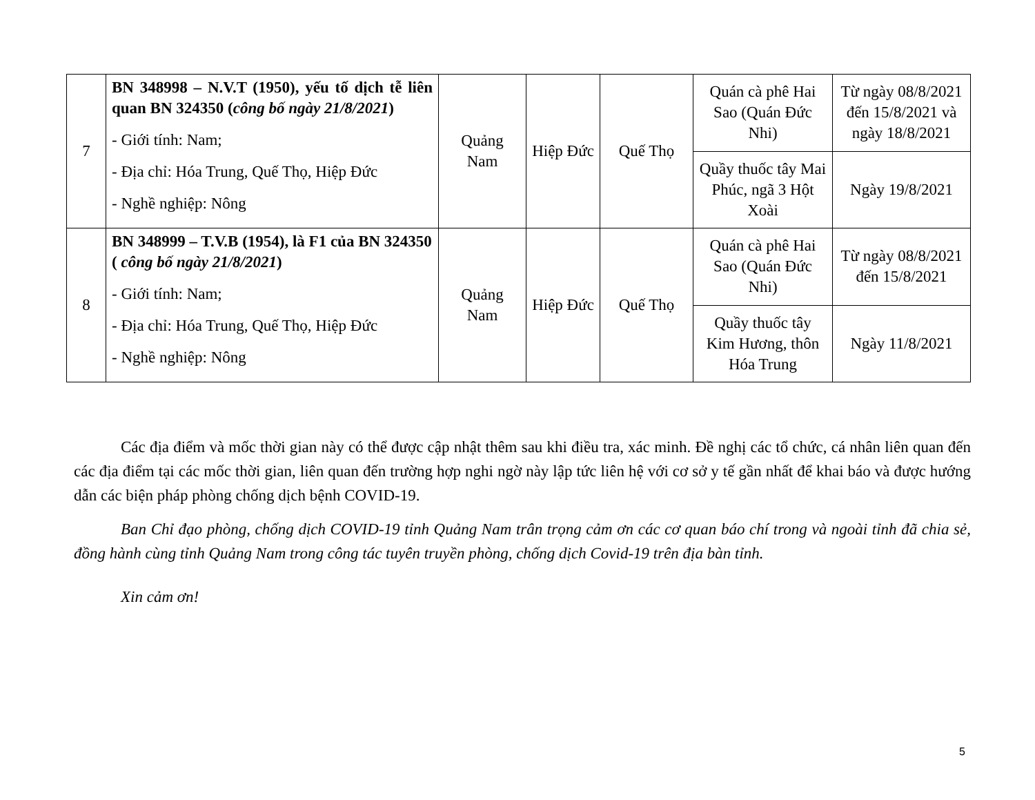| 7 | BN 348998 – N.V.T (1950), yếu tố dịch tễ liên quan BN 324350 ( công bố ngày 21/8/2021 ) - Giới tính: Nam; - Địa chỉ: Hóa Trung, Quế Thọ, Hiệp Đức - Nghề nghiệp: Nông | Quảng Nam | Hiệp Đức | Quế Thọ | Quán cà phê Hai Sao (Quán Đức Nhi) | Từ ngày 08/8/2021 đến 15/8/2021 và ngày 18/8/2021 |
| | | | | | Quầy thuốc tây Mai Phúc, ngã 3 Hột Xoài | Ngày 19/8/2021 |
| 8 | BN 348999 – T.V.B (1954), là F1 của BN 324350 ( công bố ngày 21/8/2021 ) - Giới tính: Nam; - Địa chỉ: Hóa Trung, Quế Thọ, Hiệp Đức - Nghề nghiệp: Nông | Quảng Nam | Hiệp Đức | Quế Thọ | Quán cà phê Hai Sao (Quán Đức Nhi) | Từ ngày 08/8/2021 đến 15/8/2021 |
| | | | | | Quầy thuốc tây Kim Hương, thôn Hóa Trung | Ngày 11/8/2021 |
Các địa điểm và mốc thời gian này có thể được cập nhật thêm sau khi điều tra, xác minh. Đề nghị các tổ chức, cá nhân liên quan đến các địa điểm tại các mốc thời gian, liên quan đến trường hợp nghi ngờ này lập tức liên hệ với cơ sở y tế gần nhất để khai báo và được hướng dẫn các biện pháp phòng chống dịch bệnh COVID-19.
Ban Chỉ đạo phòng, chống dịch COVID-19 tỉnh Quảng Nam trân trọng cảm ơn các cơ quan báo chí trong và ngoài tỉnh đã chia sẻ, đồng hành cùng tỉnh Quảng Nam trong công tác tuyên truyền phòng, chống dịch Covid-19 trên địa bàn tỉnh.
Xin cảm ơn!
5